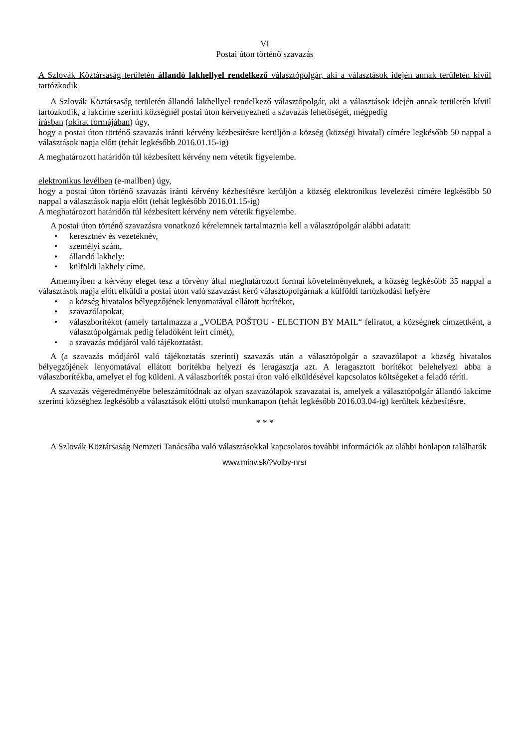VI
Postai úton történő szavazás
A Szlovák Köztársaság területén állandó lakhellyel rendelkező választópolgár, aki a választások idején annak területén kívül tartózkodik
A Szlovák Köztársaság területén állandó lakhellyel rendelkező választópolgár, aki a választások idején annak területén kívül tartózkodik, a lakcíme szerinti községnél postai úton kérvényezheti a szavazás lehetőségét, mégpedig
írásban (okirat formájában) úgy,
hogy a postai úton történő szavazás iránti kérvény kézbesítésre kerüljön a község (községi hivatal) címére legkésőbb 50 nappal a választások napja előtt (tehát legkésőbb 2016.01.15-ig)
A meghatározott határidőn túl kézbesített kérvény nem vétetik figyelembe.
elektronikus levélben (e-mailben) úgy,
hogy a postai úton történő szavazás iránti kérvény kézbesítésre kerüljön a község elektronikus levelezési címére legkésőbb 50 nappal a választások napja előtt (tehát legkésőbb 2016.01.15-ig)
A meghatározott határidőn túl kézbesített kérvény nem vétetik figyelembe.
A postai úton történő szavazásra vonatkozó kérelemnek tartalmaznia kell a választópolgár alábbi adatait:
• keresztnév és vezetéknév,
• személyi szám,
• állandó lakhely:
• külföldi lakhely címe.
Amennyiben a kérvény eleget tesz a törvény által meghatározott formai követelményeknek, a község legkésőbb 35 nappal a választások napja előtt elküldi a postai úton való szavazást kérő választópolgárnak a külföldi tartózkodási helyére
• a község hivatalos bélyegzőjének lenyomatával ellátott borítékot,
• szavazólapokat,
• válaszborítékot (amely tartalmazza a „VOĽBA POŠTOU - ELECTION BY MAIL“ feliratot, a községnek címzettként, a választópolgárnak pedig feladóként leírt címét),
• a szavazás módjáról való tájékoztatást.
A (a szavazás módjáról való tájékoztatás szerinti) szavazás után a választópolgár a szavazólapot a község hivatalos bélyegzőjének lenyomatával ellátott borítékba helyezi és leragasztja azt. A leragasztott borítékot belehelyezi abba a válaszborítékba, amelyet el fog küldeni. A válaszboríték postai úton való elküldésével kapcsolatos költségeket a feladó téríti.
A szavazás végeredményébe beleszámítódnak az olyan szavazólapok szavazatai is, amelyek a választópolgár állandó lakcíme szerinti községhez legkésőbb a választások előtti utolsó munkanapon (tehát legkésőbb 2016.03.04-ig) kerültek kézbesítésre.
* * *
A Szlovák Köztársaság Nemzeti Tanácsába való választásokkal kapcsolatos további információk az alábbi honlapon találhatók
www.minv.sk/?volby-nrsr